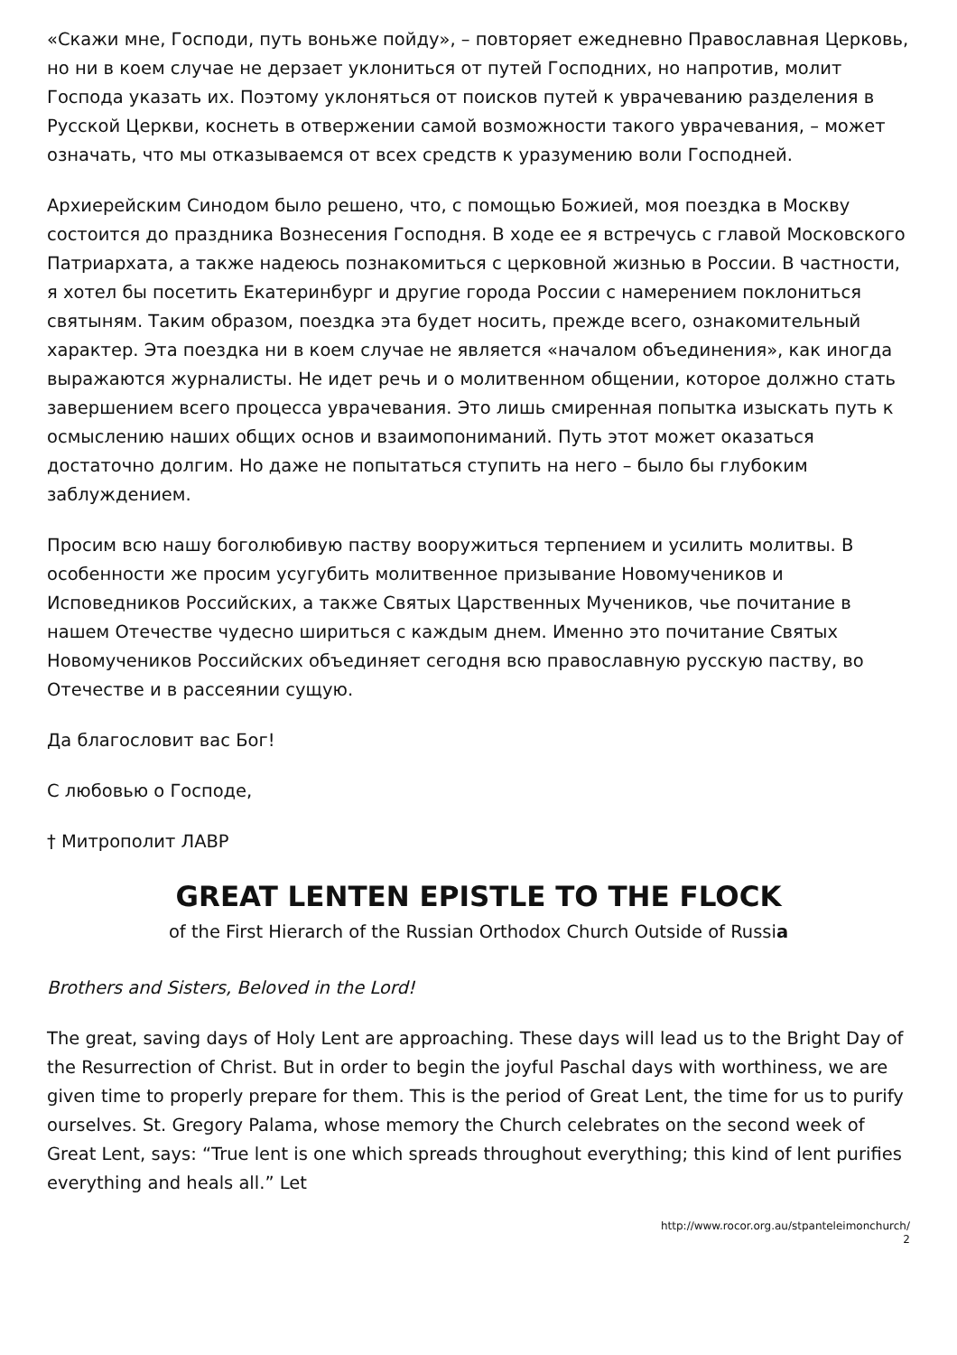«Скажи мне, Господи, путь воньже пойду», – повторяет ежедневно Православная Церковь, но ни в коем случае не дерзает уклониться от путей Господних, но напротив, молит Господа указать их. Поэтому уклоняться от поисков путей к уврачеванию разделения в Русской Церкви, коснеть в отвержении самой возможности такого уврачевания, – может означать, что мы отказываемся от всех средств к уразумению воли Господней.
Архиерейским Синодом было решено, что, с помощью Божией, моя поездка в Москву состоится до праздника Вознесения Господня. В ходе ее я встречусь с главой Московского Патриархата, а также надеюсь познакомиться с церковной жизнью в России. В частности, я хотел бы посетить Екатеринбург и другие города России с намерением поклониться святыням. Таким образом, поездка эта будет носить, прежде всего, ознакомительный характер. Эта поездка ни в коем случае не является «началом объединения», как иногда выражаются журналисты. Не идет речь и о молитвенном общении, которое должно стать завершением всего процесса уврачевания. Это лишь смиренная попытка изыскать путь к осмыслению наших общих основ и взаимопониманий. Путь этот может оказаться достаточно долгим. Но даже не попытаться ступить на него – было бы глубоким заблуждением.
Просим всю нашу боголюбивую паству вооружиться терпением и усилить молитвы. В особенности же просим усугубить молитвенное призывание Новомучеников и Исповедников Российских, а также Святых Царственных Мучеников, чье почитание в нашем Отечестве чудесно шириться с каждым днем. Именно это почитание Святых Новомучеников Российских объединяет сегодня всю православную русскую паству, во Отечестве и в рассеянии сущую.
Да благословит вас Бог!
С любовью о Господе,
† Митрополит ЛАВР
GREAT LENTEN EPISTLE TO THE FLOCK
of the First Hierarch of the Russian Orthodox Church Outside of Russia
Brothers and Sisters, Beloved in the Lord!
The great, saving days of Holy Lent are approaching. These days will lead us to the Bright Day of the Resurrection of Christ. But in order to begin the joyful Paschal days with worthiness, we are given time to properly prepare for them. This is the period of Great Lent, the time for us to purify ourselves. St. Gregory Palama, whose memory the Church celebrates on the second week of Great Lent, says: “True lent is one which spreads throughout everything; this kind of lent purifies everything and heals all.” Let
http://www.rocor.org.au/stpanteleimonchurch/
2